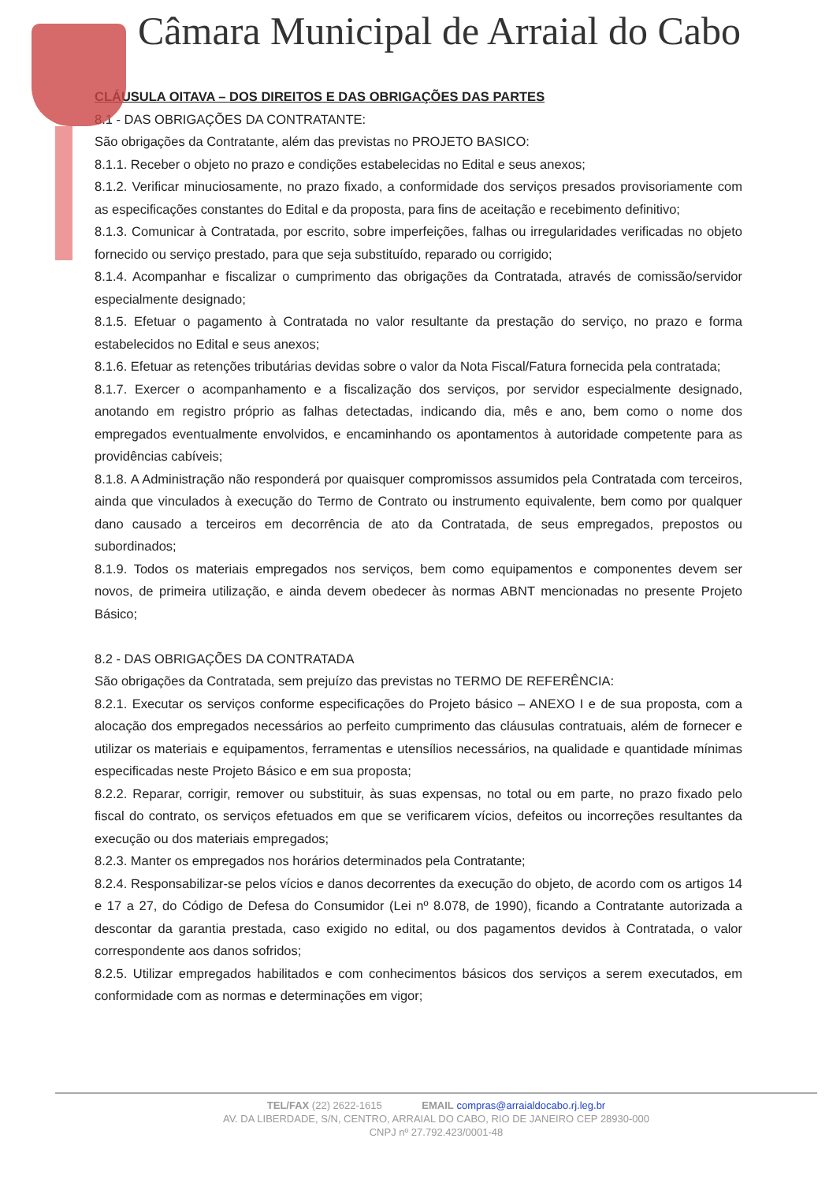Câmara Municipal de Arraial do Cabo
CLÁUSULA OITAVA – DOS DIREITOS E DAS OBRIGAÇÕES DAS PARTES
8.1 - DAS OBRIGAÇÕES DA CONTRATANTE:
São obrigações da Contratante, além das previstas no PROJETO BASICO:
8.1.1. Receber o objeto no prazo e condições estabelecidas no Edital e seus anexos;
8.1.2. Verificar minuciosamente, no prazo fixado, a conformidade dos serviços presados provisoriamente com as especificações constantes do Edital e da proposta, para fins de aceitação e recebimento definitivo;
8.1.3. Comunicar à Contratada, por escrito, sobre imperfeições, falhas ou irregularidades verificadas no objeto fornecido ou serviço prestado, para que seja substituído, reparado ou corrigido;
8.1.4. Acompanhar e fiscalizar o cumprimento das obrigações da Contratada, através de comissão/servidor especialmente designado;
8.1.5. Efetuar o pagamento à Contratada no valor resultante da prestação do serviço, no prazo e forma estabelecidos no Edital e seus anexos;
8.1.6. Efetuar as retenções tributárias devidas sobre o valor da Nota Fiscal/Fatura fornecida pela contratada;
8.1.7. Exercer o acompanhamento e a fiscalização dos serviços, por servidor especialmente designado, anotando em registro próprio as falhas detectadas, indicando dia, mês e ano, bem como o nome dos empregados eventualmente envolvidos, e encaminhando os apontamentos à autoridade competente para as providências cabíveis;
8.1.8. A Administração não responderá por quaisquer compromissos assumidos pela Contratada com terceiros, ainda que vinculados à execução do Termo de Contrato ou instrumento equivalente, bem como por qualquer dano causado a terceiros em decorrência de ato da Contratada, de seus empregados, prepostos ou subordinados;
8.1.9. Todos os materiais empregados nos serviços, bem como equipamentos e componentes devem ser novos, de primeira utilização, e ainda devem obedecer às normas ABNT mencionadas no presente Projeto Básico;
8.2 - DAS OBRIGAÇÕES DA CONTRATADA
São obrigações da Contratada, sem prejuízo das previstas no TERMO DE REFERÊNCIA:
8.2.1. Executar os serviços conforme especificações do Projeto básico – ANEXO I e de sua proposta, com a alocação dos empregados necessários ao perfeito cumprimento das cláusulas contratuais, além de fornecer e utilizar os materiais e equipamentos, ferramentas e utensílios necessários, na qualidade e quantidade mínimas especificadas neste Projeto Básico e em sua proposta;
8.2.2. Reparar, corrigir, remover ou substituir, às suas expensas, no total ou em parte, no prazo fixado pelo fiscal do contrato, os serviços efetuados em que se verificarem vícios, defeitos ou incorreções resultantes da execução ou dos materiais empregados;
8.2.3. Manter os empregados nos horários determinados pela Contratante;
8.2.4. Responsabilizar-se pelos vícios e danos decorrentes da execução do objeto, de acordo com os artigos 14 e 17 a 27, do Código de Defesa do Consumidor (Lei nº 8.078, de 1990), ficando a Contratante autorizada a descontar da garantia prestada, caso exigido no edital, ou dos pagamentos devidos à Contratada, o valor correspondente aos danos sofridos;
8.2.5. Utilizar empregados habilitados e com conhecimentos básicos dos serviços a serem executados, em conformidade com as normas e determinações em vigor;
TEL/FAX (22) 2622-1615 EMAIL compras@arraialdocabo.rj.leg.br
AV. DA LIBERDADE, S/N, CENTRO, ARRAIAL DO CABO, RIO DE JANEIRO CEP 28930-000
CNPJ nº 27.792.423/0001-48